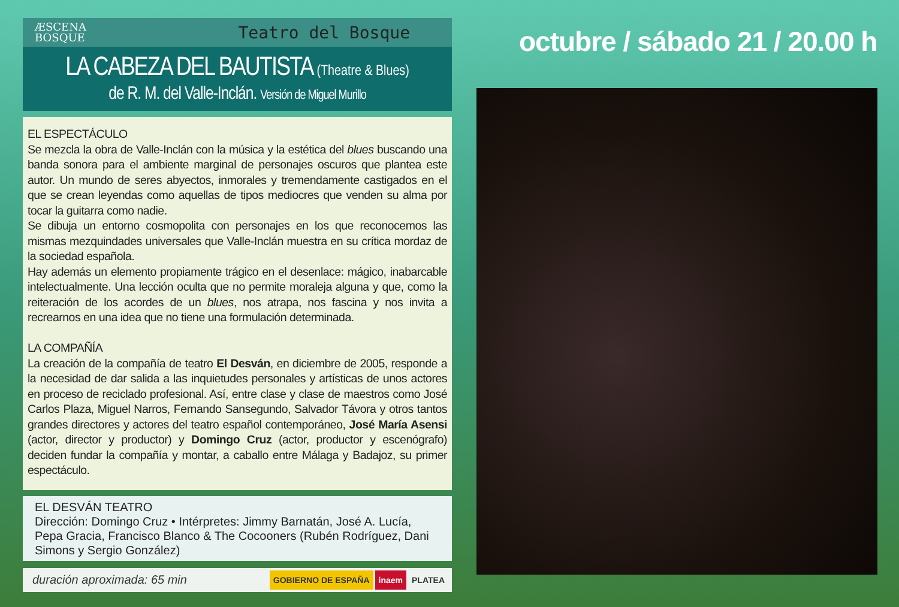ÆSCENA
BOSQUE
Teatro del Bosque
LA CABEZA DEL BAUTISTA (Theatre & Blues)
de R. M. del Valle-Inclán. Versión de Miguel Murillo
EL ESPECTÁCULO
Se mezcla la obra de Valle-Inclán con la música y la estética del blues buscando una banda sonora para el ambiente marginal de personajes oscuros que plantea este autor. Un mundo de seres abyectos, inmorales y tremendamente castigados en el que se crean leyendas como aquellas de tipos mediocres que venden su alma por tocar la guitarra como nadie.
Se dibuja un entorno cosmopolita con personajes en los que reconocemos las mismas mezquindades universales que Valle-Inclán muestra en su crítica mordaz de la sociedad española.
Hay además un elemento propiamente trágico en el desenlace: mágico, inabarcable intelectualmente. Una lección oculta que no permite moraleja alguna y que, como la reiteración de los acordes de un blues, nos atrapa, nos fascina y nos invita a recrearnos en una idea que no tiene una formulación determinada.
LA COMPAÑÍA
La creación de la compañía de teatro El Desván, en diciembre de 2005, responde a la necesidad de dar salida a las inquietudes personales y artísticas de unos actores en proceso de reciclado profesional. Así, entre clase y clase de maestros como José Carlos Plaza, Miguel Narros, Fernando Sansegundo, Salvador Távora y otros tantos grandes directores y actores del teatro español contemporáneo, José María Asensi (actor, director y productor) y Domingo Cruz (actor, productor y escenógrafo) deciden fundar la compañía y montar, a caballo entre Málaga y Badajoz, su primer espectáculo.
EL DESVÁN TEATRO
Dirección: Domingo Cruz • Intérpretes: Jimmy Barnatán, José A. Lucía, Pepa Gracia, Francisco Blanco & The Cocooners (Rubén Rodríguez, Dani Simons y Sergio González)
duración aproximada: 65 min GOBIERNO DE ESPAÑA inaem PLATEA
octubre / sábado 21 / 20.00 h